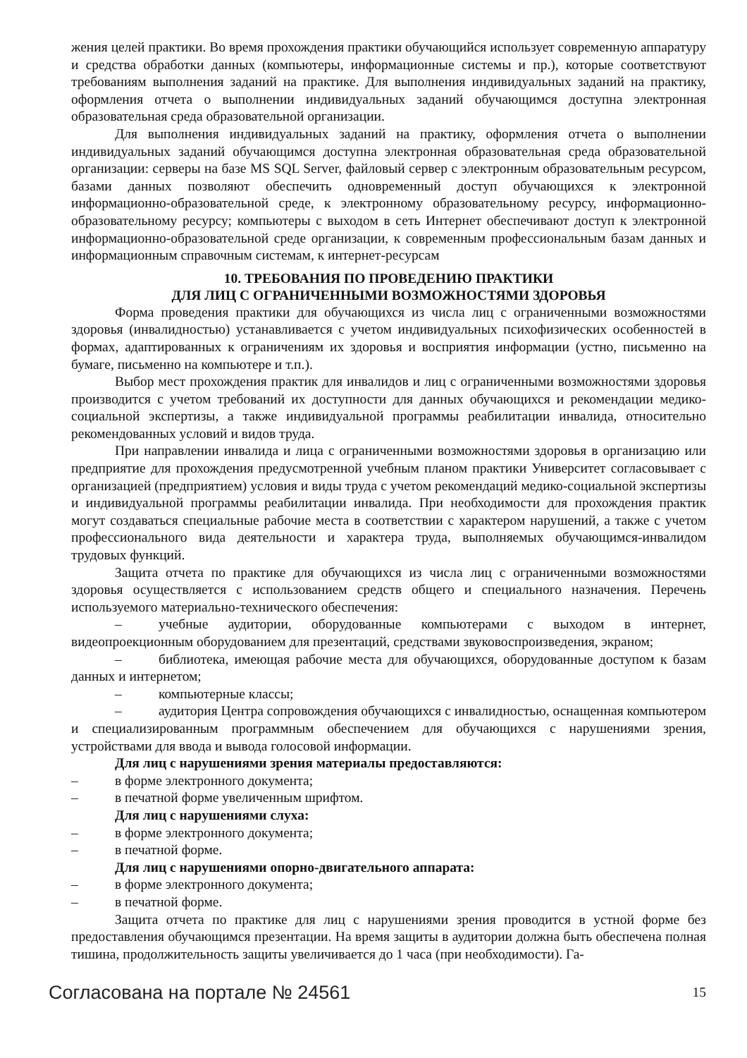жения целей практики. Во время прохождения практики обучающийся использует современную аппаратуру и средства обработки данных (компьютеры, информационные системы и пр.), которые соответствуют требованиям выполнения заданий на практике. Для выполнения индивидуальных заданий на практику, оформления отчета о выполнении индивидуальных заданий обучающимся доступна электронная образовательная среда образовательной организации.
Для выполнения индивидуальных заданий на практику, оформления отчета о выполнении индивидуальных заданий обучающимся доступна электронная образовательная среда образовательной организации: серверы на базе MS SQL Server, файловый сервер с электронным образовательным ресурсом, базами данных позволяют обеспечить одновременный доступ обучающихся к электронной информационно-образовательной среде, к электронному образовательному ресурсу, информационно-образовательному ресурсу; компьютеры с выходом в сеть Интернет обеспечивают доступ к электронной информационно-образовательной среде организации, к современным профессиональным базам данных и информационным справочным системам, к интернет-ресурсам
10. ТРЕБОВАНИЯ ПО ПРОВЕДЕНИЮ ПРАКТИКИ
ДЛЯ ЛИЦ С ОГРАНИЧЕННЫМИ ВОЗМОЖНОСТЯМИ ЗДОРОВЬЯ
Форма проведения практики для обучающихся из числа лиц с ограниченными возможностями здоровья (инвалидностью) устанавливается с учетом индивидуальных психофизических особенностей в формах, адаптированных к ограничениям их здоровья и восприятия информации (устно, письменно на бумаге, письменно на компьютере и т.п.).
Выбор мест прохождения практик для инвалидов и лиц с ограниченными возможностями здоровья производится с учетом требований их доступности для данных обучающихся и рекомендации медико-социальной экспертизы, а также индивидуальной программы реабилитации инвалида, относительно рекомендованных условий и видов труда.
При направлении инвалида и лица с ограниченными возможностями здоровья в организацию или предприятие для прохождения предусмотренной учебным планом практики Университет согласовывает с организацией (предприятием) условия и виды труда с учетом рекомендаций медико-социальной экспертизы и индивидуальной программы реабилитации инвалида. При необходимости для прохождения практик могут создаваться специальные рабочие места в соответствии с характером нарушений, а также с учетом профессионального вида деятельности и характера труда, выполняемых обучающимся-инвалидом трудовых функций.
Защита отчета по практике для обучающихся из числа лиц с ограниченными возможностями здоровья осуществляется с использованием средств общего и специального назначения. Перечень используемого материально-технического обеспечения:
– учебные аудитории, оборудованные компьютерами с выходом в интернет, видеопроекционным оборудованием для презентаций, средствами звуковоспроизведения, экраном;
– библиотека, имеющая рабочие места для обучающихся, оборудованные доступом к базам данных и интернетом;
– компьютерные классы;
– аудитория Центра сопровождения обучающихся с инвалидностью, оснащенная компьютером и специализированным программным обеспечением для обучающихся с нарушениями зрения, устройствами для ввода и вывода голосовой информации.
Для лиц с нарушениями зрения материалы предоставляются:
– в форме электронного документа;
– в печатной форме увеличенным шрифтом.
Для лиц с нарушениями слуха:
– в форме электронного документа;
– в печатной форме.
Для лиц с нарушениями опорно-двигательного аппарата:
– в форме электронного документа;
– в печатной форме.
Защита отчета по практике для лиц с нарушениями зрения проводится в устной форме без предоставления обучающимся презентации. На время защиты в аудитории должна быть обеспечена полная тишина, продолжительность защиты увеличивается до 1 часа (при необходимости). Га-
Согласована на портале № 24561 15